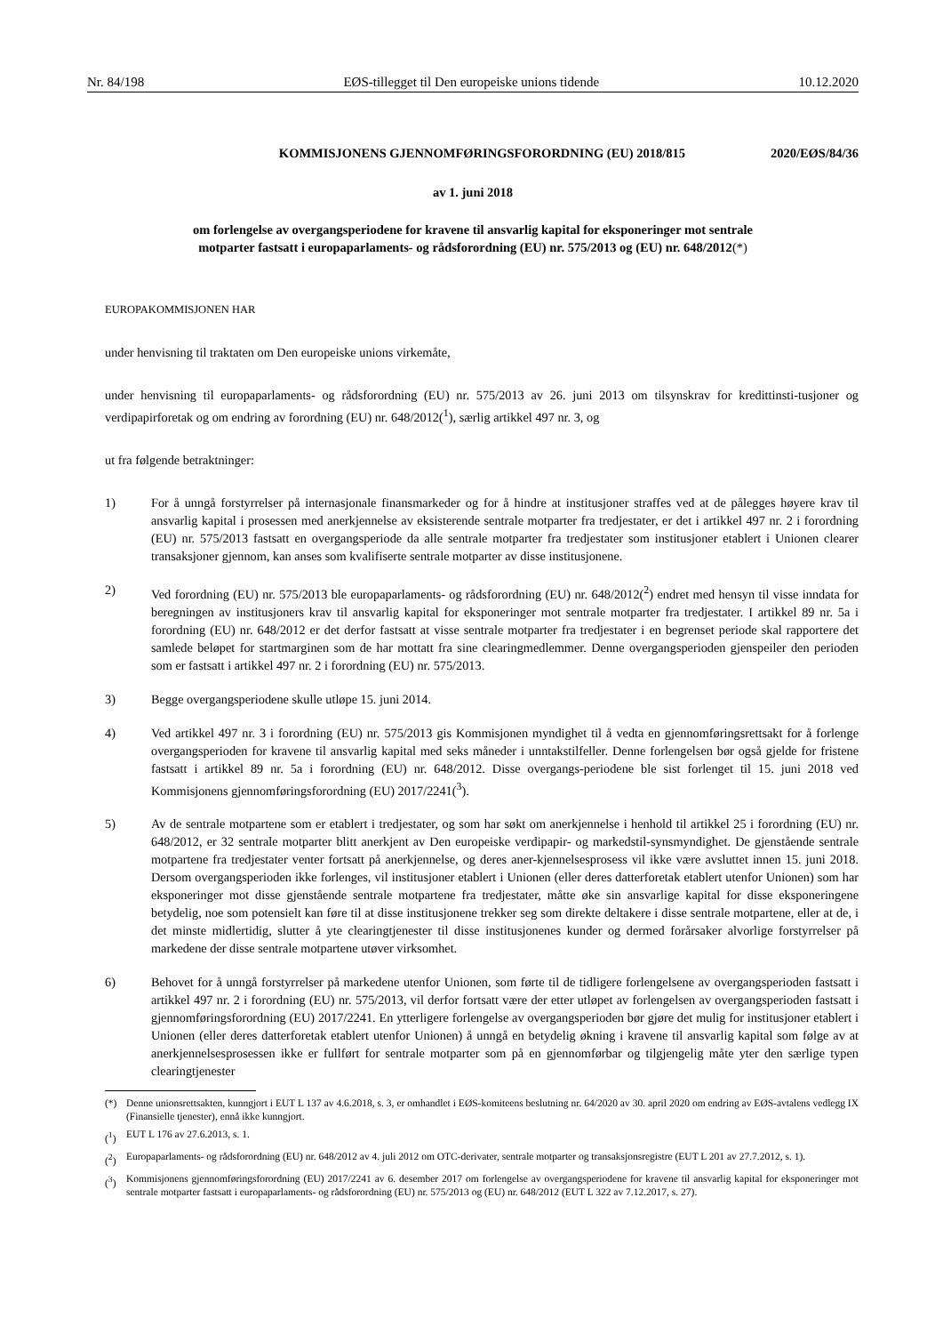Nr. 84/198 EØS-tillegget til Den europeiske unions tidende 10.12.2020
KOMMISJONENS GJENNOMFØRINGSFORORDNING (EU) 2018/815
2020/EØS/84/36
av 1. juni 2018
om forlengelse av overgangsperiodene for kravene til ansvarlig kapital for eksponeringer mot sentrale
motparter fastsatt i europaparlaments- og rådsforordning (EU) nr. 575/2013 og (EU) nr. 648/2012(*)
EUROPAKOMMISJONEN HAR
under henvisning til traktaten om Den europeiske unions virkemåte,
under henvisning til europaparlaments- og rådsforordning (EU) nr. 575/2013 av 26. juni 2013 om tilsynskrav for kredittinsti-tusjoner og verdipapirforetak og om endring av forordning (EU) nr. 648/2012(<sup>1</sup>), særlig artikkel 497 nr. 3, og
ut fra følgende betraktninger:
1) For å unngå forstyrrelser på internasjonale finansmarkeder og for å hindre at institusjoner straffes ved at de pålegges høyere krav til ansvarlig kapital i prosessen med anerkjennelse av eksisterende sentrale motparter fra tredjestater, er det i artikkel 497 nr. 2 i forordning (EU) nr. 575/2013 fastsatt en overgangsperiode da alle sentrale motparter fra tredjestater som institusjoner etablert i Unionen clearer transaksjoner gjennom, kan anses som kvalifiserte sentrale motparter av disse institusjonene.
2) Ved forordning (EU) nr. 575/2013 ble europaparlaments- og rådsforordning (EU) nr. 648/2012(<sup>2</sup>) endret med hensyn til visse inndata for beregningen av institusjoners krav til ansvarlig kapital for eksponeringer mot sentrale motparter fra tredjestater. I artikkel 89 nr. 5a i forordning (EU) nr. 648/2012 er det derfor fastsatt at visse sentrale motparter fra tredjestater i en begrenset periode skal rapportere det samlede beløpet for startmarginen som de har mottatt fra sine clearingmedlemmer. Denne overgangsperioden gjenspeiler den perioden som er fastsatt i artikkel 497 nr. 2 i forordning (EU) nr. 575/2013.
3) Begge overgangsperiodene skulle utløpe 15. juni 2014.
4) Ved artikkel 497 nr. 3 i forordning (EU) nr. 575/2013 gis Kommisjonen myndighet til å vedta en gjennomføringsrettsakt for å forlenge overgangsperioden for kravene til ansvarlig kapital med seks måneder i unntakstilfeller. Denne forlengelsen bør også gjelde for fristene fastsatt i artikkel 89 nr. 5a i forordning (EU) nr. 648/2012. Disse overgangs-periodene ble sist forlenget til 15. juni 2018 ved Kommisjonens gjennomføringsforordning (EU) 2017/2241(<sup>3</sup>).
5) Av de sentrale motpartene som er etablert i tredjestater, og som har søkt om anerkjennelse i henhold til artikkel 25 i forordning (EU) nr. 648/2012, er 32 sentrale motparter blitt anerkjent av Den europeiske verdipapir- og markedstil-synsmyndighet. De gjenstående sentrale motpartene fra tredjestater venter fortsatt på anerkjennelse, og deres aner-kjennelsesprosess vil ikke være avsluttet innen 15. juni 2018. Dersom overgangsperioden ikke forlenges, vil institusjoner etablert i Unionen (eller deres datterforetak etablert utenfor Unionen) som har eksponeringer mot disse gjenstående sentrale motpartene fra tredjestater, måtte øke sin ansvarlige kapital for disse eksponeringene betydelig, noe som potensielt kan føre til at disse institusjonene trekker seg som direkte deltakere i disse sentrale motpartene, eller at de, i det minste midlertidig, slutter å yte clearingtjenester til disse institusjonenes kunder og dermed forårsaker alvorlige forstyrrelser på markedene der disse sentrale motpartene utøver virksomhet.
6) Behovet for å unngå forstyrrelser på markedene utenfor Unionen, som førte til de tidligere forlengelsene av overgangsperioden fastsatt i artikkel 497 nr. 2 i forordning (EU) nr. 575/2013, vil derfor fortsatt være der etter utløpet av forlengelsen av overgangsperioden fastsatt i gjennomføringsforordning (EU) 2017/2241. En ytterligere forlengelse av overgangsperioden bør gjøre det mulig for institusjoner etablert i Unionen (eller deres datterforetak etablert utenfor Unionen) å unngå en betydelig økning i kravene til ansvarlig kapital som følge av at anerkjennelsesprosessen ikke er fullført for sentrale motparter som på en gjennomførbar og tilgjengelig måte yter den særlige typen clearingtjenester
(*) Denne unionsrettsakten, kunngjort i EUT L 137 av 4.6.2018, s. 3, er omhandlet i EØS-komiteens beslutning nr. 64/2020 av 30. april 2020 om endring av EØS-avtalens vedlegg IX (Finansielle tjenester), ennå ikke kunngjort.
(<sup>1</sup>) EUT L 176 av 27.6.2013, s. 1.
(<sup>2</sup>) Europaparlaments- og rådsforordning (EU) nr. 648/2012 av 4. juli 2012 om OTC-derivater, sentrale motparter og transaksjonsregistre (EUT L 201 av 27.7.2012, s. 1).
(<sup>3</sup>) Kommisjonens gjennomføringsforordning (EU) 2017/2241 av 6. desember 2017 om forlengelse av overgangsperiodene for kravene til ansvarlig kapital for eksponeringer mot sentrale motparter fastsatt i europaparlaments- og rådsforordning (EU) nr. 575/2013 og (EU) nr. 648/2012 (EUT L 322 av 7.12.2017, s. 27).